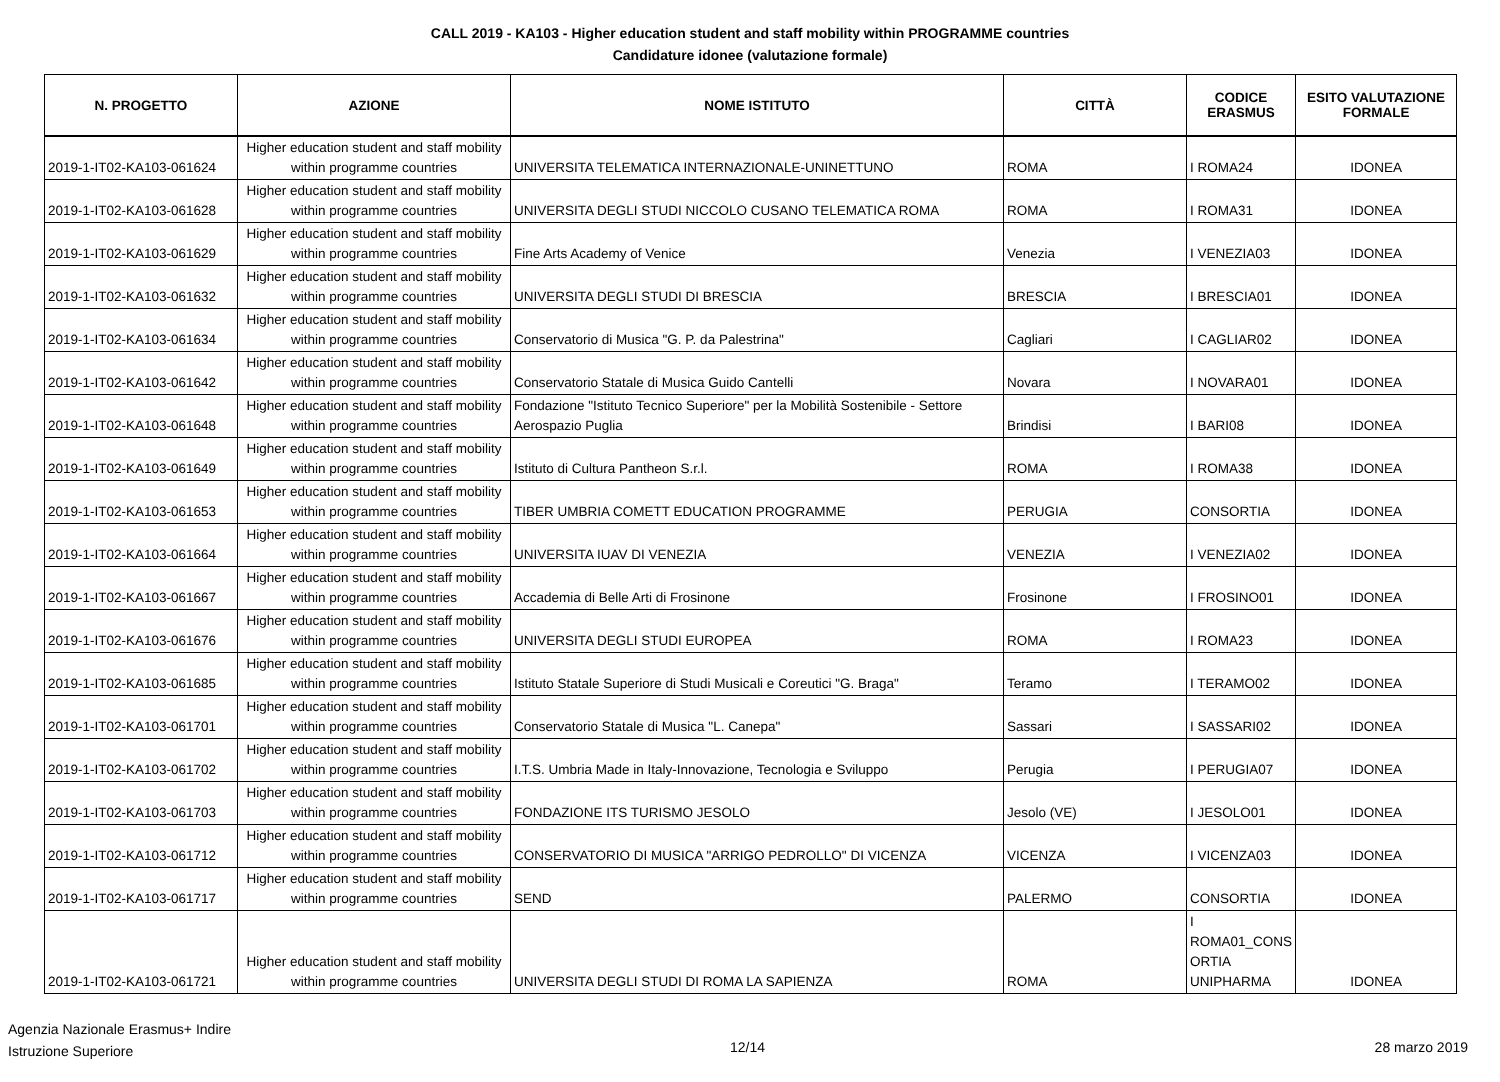CALL 2019 - KA103 - Higher education student and staff mobility within PROGRAMME countries
Candidature idonee (valutazione formale)
| N. PROGETTO | AZIONE | NOME ISTITUTO | CITTÀ | CODICE ERASMUS | ESITO VALUTAZIONE FORMALE |
| --- | --- | --- | --- | --- | --- |
| 2019-1-IT02-KA103-061624 | Higher education student and staff mobility within programme countries | UNIVERSITA TELEMATICA INTERNAZIONALE-UNINETTUNO | ROMA | I ROMA24 | IDONEA |
| 2019-1-IT02-KA103-061628 | Higher education student and staff mobility within programme countries | UNIVERSITA DEGLI STUDI NICCOLO CUSANO TELEMATICA ROMA | ROMA | I ROMA31 | IDONEA |
| 2019-1-IT02-KA103-061629 | Higher education student and staff mobility within programme countries | Fine Arts Academy of Venice | Venezia | I VENEZIA03 | IDONEA |
| 2019-1-IT02-KA103-061632 | Higher education student and staff mobility within programme countries | UNIVERSITA DEGLI STUDI DI BRESCIA | BRESCIA | I BRESCIA01 | IDONEA |
| 2019-1-IT02-KA103-061634 | Higher education student and staff mobility within programme countries | Conservatorio di Musica "G. P. da Palestrina" | Cagliari | I CAGLIAR02 | IDONEA |
| 2019-1-IT02-KA103-061642 | Higher education student and staff mobility within programme countries | Conservatorio Statale di Musica Guido Cantelli | Novara | I NOVARA01 | IDONEA |
| 2019-1-IT02-KA103-061648 | Higher education student and staff mobility within programme countries | Fondazione "Istituto Tecnico Superiore" per la Mobilità Sostenibile - Settore Aerospazio Puglia | Brindisi | I BARI08 | IDONEA |
| 2019-1-IT02-KA103-061649 | Higher education student and staff mobility within programme countries | Istituto di Cultura Pantheon S.r.l. | ROMA | I ROMA38 | IDONEA |
| 2019-1-IT02-KA103-061653 | Higher education student and staff mobility within programme countries | TIBER UMBRIA COMETT EDUCATION PROGRAMME | PERUGIA | CONSORTIA | IDONEA |
| 2019-1-IT02-KA103-061664 | Higher education student and staff mobility within programme countries | UNIVERSITA IUAV DI VENEZIA | VENEZIA | I VENEZIA02 | IDONEA |
| 2019-1-IT02-KA103-061667 | Higher education student and staff mobility within programme countries | Accademia di Belle Arti di Frosinone | Frosinone | I FROSINO01 | IDONEA |
| 2019-1-IT02-KA103-061676 | Higher education student and staff mobility within programme countries | UNIVERSITA DEGLI STUDI EUROPEA | ROMA | I ROMA23 | IDONEA |
| 2019-1-IT02-KA103-061685 | Higher education student and staff mobility within programme countries | Istituto Statale Superiore di Studi Musicali e Coreutici "G. Braga" | Teramo | I TERAMO02 | IDONEA |
| 2019-1-IT02-KA103-061701 | Higher education student and staff mobility within programme countries | Conservatorio Statale di Musica "L. Canepa" | Sassari | I SASSARI02 | IDONEA |
| 2019-1-IT02-KA103-061702 | Higher education student and staff mobility within programme countries | I.T.S. Umbria Made in Italy-Innovazione, Tecnologia e Sviluppo | Perugia | I PERUGIA07 | IDONEA |
| 2019-1-IT02-KA103-061703 | Higher education student and staff mobility within programme countries | FONDAZIONE ITS TURISMO JESOLO | Jesolo (VE) | I JESOLO01 | IDONEA |
| 2019-1-IT02-KA103-061712 | Higher education student and staff mobility within programme countries | CONSERVATORIO DI MUSICA "ARRIGO PEDROLLO" DI VICENZA | VICENZA | I VICENZA03 | IDONEA |
| 2019-1-IT02-KA103-061717 | Higher education student and staff mobility within programme countries | SEND | PALERMO | CONSORTIA | IDONEA |
| 2019-1-IT02-KA103-061721 | Higher education student and staff mobility within programme countries | UNIVERSITA DEGLI STUDI DI ROMA LA SAPIENZA | ROMA | I ROMA01_CONS ORTIA UNIPHARMA | IDONEA |
Agenzia Nazionale Erasmus+ Indire
Istruzione Superiore
12/14 28 marzo 2019